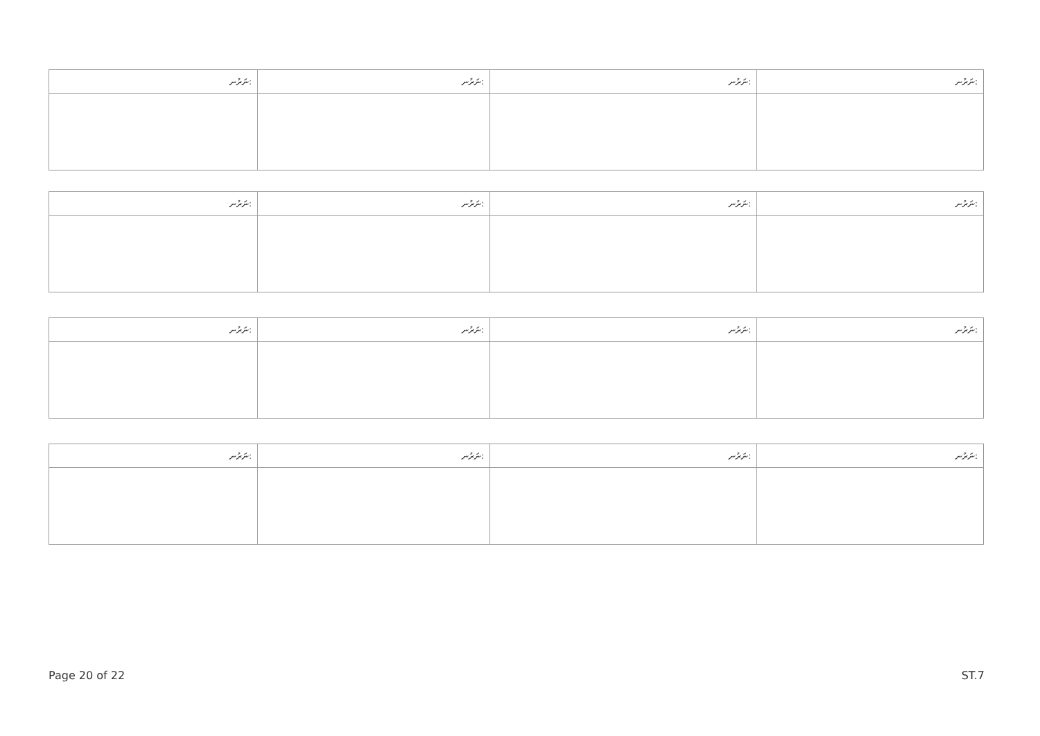| ނަރުނ: | ނަރުނ: | ނަރުނ: | ނަރުނ: |
| --- | --- | --- | --- |
| ނަރުނ: | ނަރުނ: | ނަރުނ: | ނަރުނ: |
| --- | --- | --- | --- |
| ނަރުނ: | ނަރުނ: | ނަރުނ: | ނަރުނ: |
| --- | --- | --- | --- |
| ނަރުނ: | ނަރުނ: | ނަރުނ: | ނަރުނ: |
| --- | --- | --- | --- |
Page 20 of 22 ST.7